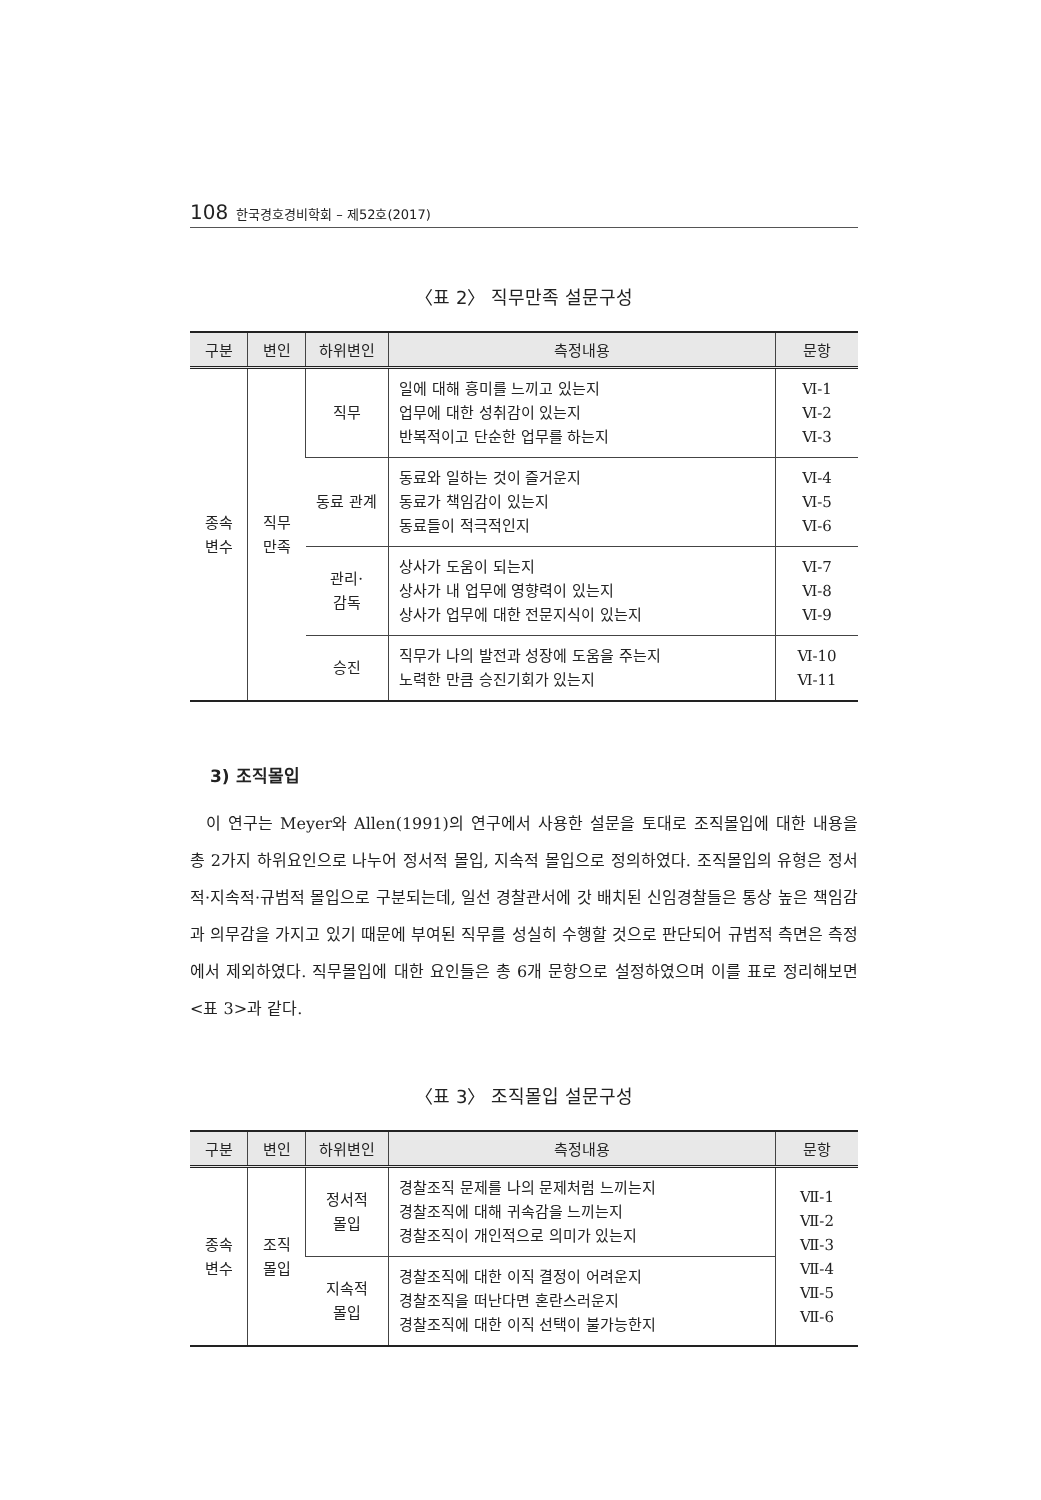108 한국경호경비학회 – 제52호(2017)
〈표 2〉 직무만족 설문구성
| 구분 | 변인 | 하위변인 | 측정내용 | 문항 |
| --- | --- | --- | --- | --- |
| 종속 변수 | 직무 만족 | 직무 | 일에 대해 흥미를 느끼고 있는지 업무에 대한 성취감이 있는지 반복적이고 단순한 업무를 하는지 | Ⅵ-1 Ⅵ-2 Ⅵ-3 |
| | | 동료 관계 | 동료와 일하는 것이 즐거운지 동료가 책임감이 있는지 동료들이 적극적인지 | Ⅵ-4 Ⅵ-5 Ⅵ-6 |
| | | 관리· 감독 | 상사가 도움이 되는지 상사가 내 업무에 영향력이 있는지 상사가 업무에 대한 전문지식이 있는지 | Ⅵ-7 Ⅵ-8 Ⅵ-9 |
| | | 승진 | 직무가 나의 발전과 성장에 도움을 주는지 노력한 만큼 승진기회가 있는지 | Ⅵ-10 Ⅵ-11 |
3) 조직몰입
이 연구는 Meyer와 Allen(1991)의 연구에서 사용한 설문을 토대로 조직몰입에 대한 내용을 총 2가지 하위요인으로 나누어 정서적 몰입, 지속적 몰입으로 정의하였다. 조직몰입의 유형은 정서적·지속적·규범적 몰입으로 구분되는데, 일선 경찰관서에 갓 배치된 신임경찰들은 통상 높은 책임감과 의무감을 가지고 있기 때문에 부여된 직무를 성실히 수행할 것으로 판단되어 규범적 측면은 측정에서 제외하였다. 직무몰입에 대한 요인들은 총 6개 문항으로 설정하였으며 이를 표로 정리해보면 <표 3>과 같다.
〈표 3〉 조직몰입 설문구성
| 구분 | 변인 | 하위변인 | 측정내용 | 문항 |
| --- | --- | --- | --- | --- |
| 종속 변수 | 조직 몰입 | 정서적 몰입 | 경찰조직 문제를 나의 문제처럼 느끼는지 경찰조직에 대해 귀속감을 느끼는지 경찰조직이 개인적으로 의미가 있는지 | Ⅶ-1 Ⅶ-2 Ⅶ-3 Ⅶ-4 Ⅶ-5 Ⅶ-6 |
| | | 지속적 몰입 | 경찰조직에 대한 이직 결정이 어려운지 경찰조직을 떠난다면 혼란스러운지 경찰조직에 대한 이직 선택이 불가능한지 | |